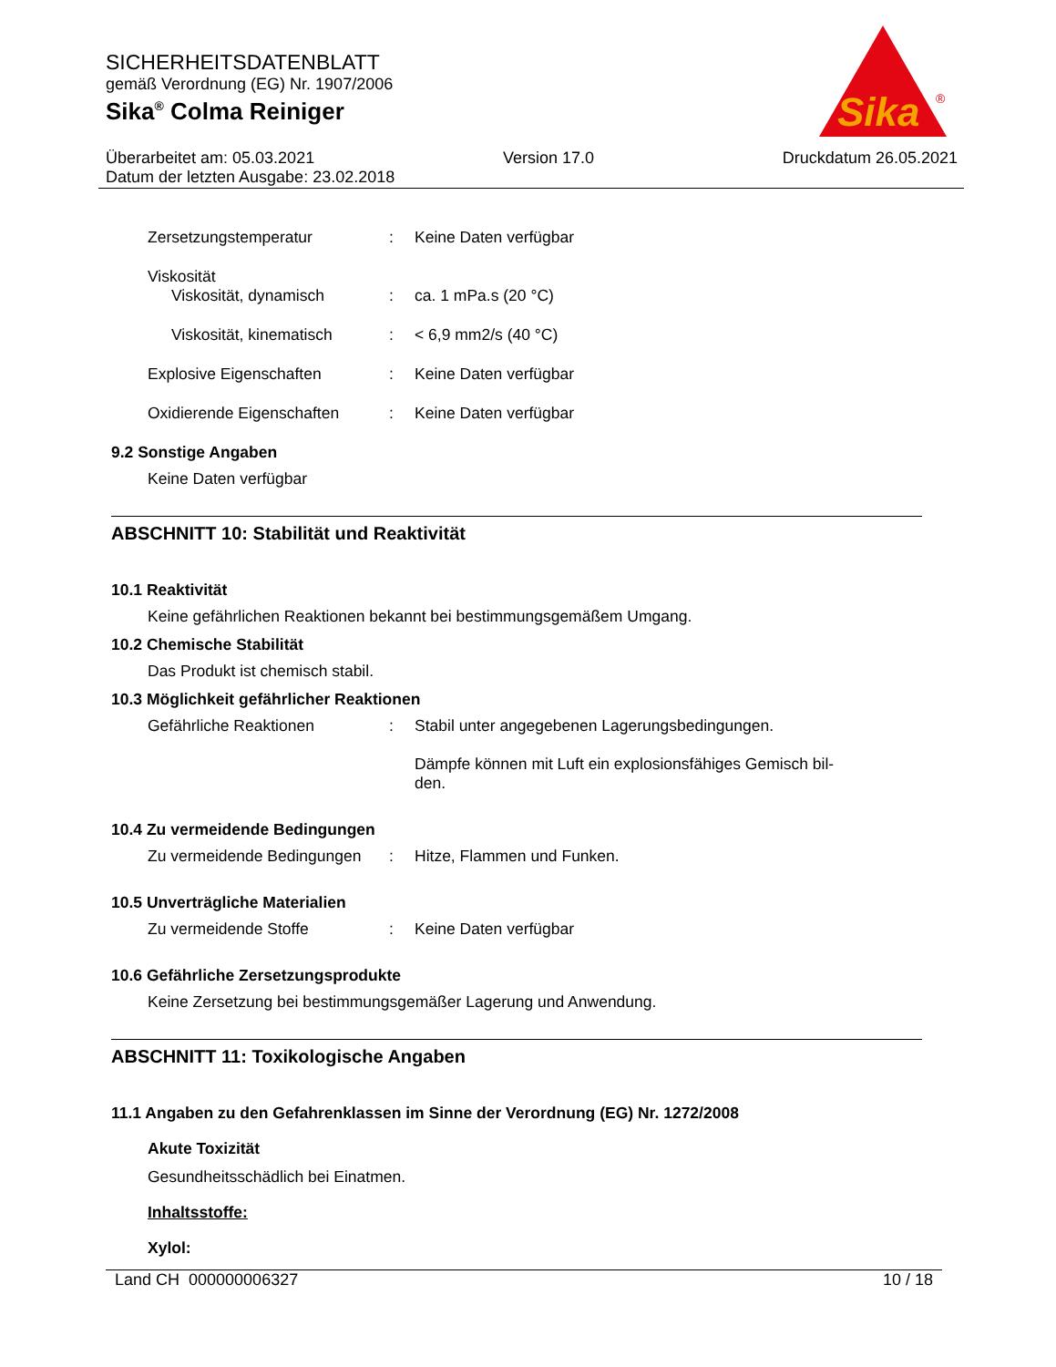SICHERHEITSDATENBLATT
gemäß Verordnung (EG) Nr. 1907/2006
Sika<sup>®</sup> Colma Reiniger
Sika
®
Überarbeitet am: 05.03.2021 Version 17.0 Druckdatum 26.05.2021
Datum der letzten Ausgabe: 23.02.2018
Zersetzungstemperatur : Keine Daten verfügbar
Viskosität
Viskosität, dynamisch : ca. 1 mPa.s (20 °C)
Viskosität, kinematisch
: < 6,9 mm2/s (40 °C)
Explosive Eigenschaften : Keine Daten verfügbar
Oxidierende Eigenschaften : Keine Daten verfügbar
9.2 Sonstige Angaben
Keine Daten verfügbar
ABSCHNITT 10: Stabilität und Reaktivität
10.1 Reaktivität
Keine gefährlichen Reaktionen bekannt bei bestimmungsgemäßem Umgang.
10.2 Chemische Stabilität
Das Produkt ist chemisch stabil.
10.3 Möglichkeit gefährlicher Reaktionen
Gefährliche Reaktionen : Stabil unter angegebenen Lagerungsbedingungen.
Dämpfe können mit Luft ein explosionsfähiges Gemisch bil-
den.
10.4 Zu vermeidende Bedingungen
Zu vermeidende Bedingungen
: Hitze, Flammen und Funken.
10.5 Unverträgliche Materialien
Zu vermeidende Stoffe : Keine Daten verfügbar
10.6 Gefährliche Zersetzungsprodukte
Keine Zersetzung bei bestimmungsgemäßer Lagerung und Anwendung.
ABSCHNITT 11: Toxikologische Angaben
11.1 Angaben zu den Gefahrenklassen im Sinne der Verordnung (EG) Nr. 1272/2008
Akute Toxizität
Gesundheitsschädlich bei Einatmen.
Inhaltsstoffe:
Xylol:
Land CH 000000006327 10 / 18